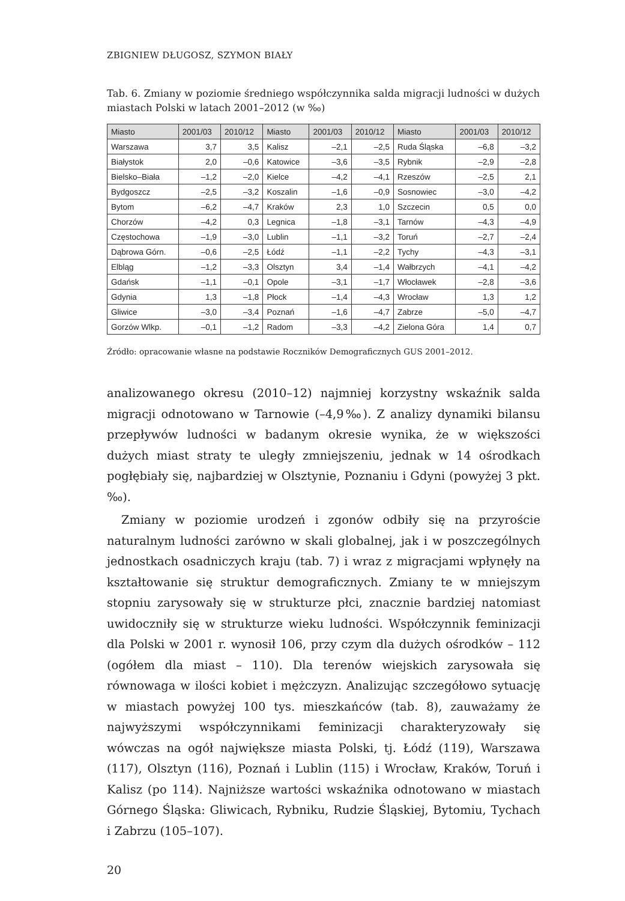ZBIGNIEW DŁUGOSZ, SZYMON BIAŁY
Tab. 6. Zmiany w poziomie średniego współczynnika salda migracji ludności w dużych miastach Polski w latach 2001–2012 (w ‰)
| Miasto | 2001/03 | 2010/12 | Miasto | 2001/03 | 2010/12 | Miasto | 2001/03 | 2010/12 |
| --- | --- | --- | --- | --- | --- | --- | --- | --- |
| Warszawa | 3,7 | 3,5 | Kalisz | –2,1 | –2,5 | Ruda Śląska | –6,8 | –3,2 |
| Białystok | 2,0 | –0,6 | Katowice | –3,6 | –3,5 | Rybnik | –2,9 | –2,8 |
| Bielsko–Biała | –1,2 | –2,0 | Kielce | –4,2 | –4,1 | Rzeszów | –2,5 | 2,1 |
| Bydgoszcz | –2,5 | –3,2 | Koszalin | –1,6 | –0,9 | Sosnowiec | –3,0 | –4,2 |
| Bytom | –6,2 | –4,7 | Kraków | 2,3 | 1,0 | Szczecin | 0,5 | 0,0 |
| Chorzów | –4,2 | 0,3 | Legnica | –1,8 | –3,1 | Tarnów | –4,3 | –4,9 |
| Częstochowa | –1,9 | –3,0 | Lublin | –1,1 | –3,2 | Toruń | –2,7 | –2,4 |
| Dąbrowa Górn. | –0,6 | –2,5 | Łódź | –1,1 | –2,2 | Tychy | –4,3 | –3,1 |
| Elbląg | –1,2 | –3,3 | Olsztyn | 3,4 | –1,4 | Wałbrzych | –4,1 | –4,2 |
| Gdańsk | –1,1 | –0,1 | Opole | –3,1 | –1,7 | Włocławek | –2,8 | –3,6 |
| Gdynia | 1,3 | –1,8 | Płock | –1,4 | –4,3 | Wrocław | 1,3 | 1,2 |
| Gliwice | –3,0 | –3,4 | Poznań | –1,6 | –4,7 | Zabrze | –5,0 | –4,7 |
| Gorzów Wlkp. | –0,1 | –1,2 | Radom | –3,3 | –4,2 | Zielona Góra | 1,4 | 0,7 |
Źródło: opracowanie własne na podstawie Roczników Demograficznych GUS 2001–2012.
analizowanego okresu (2010–12) najmniej korzystny wskaźnik salda migracji odnotowano w Tarnowie (–4,9‰). Z analizy dynamiki bilansu przepływów ludności w badanym okresie wynika, że w większości dużych miast straty te uległy zmniejszeniu, jednak w 14 ośrodkach pogłębiały się, najbardziej w Olsztynie, Poznaniu i Gdyni (powyżej 3 pkt.‰).
Zmiany w poziomie urodzeń i zgonów odbiły się na przyroście naturalnym ludności zarówno w skali globalnej, jak i w poszczególnych jednostkach osadniczych kraju (tab. 7) i wraz z migracjami wpłynęły na kształtowanie się struktur demograficznych. Zmiany te w mniejszym stopniu zarysowały się w strukturze płci, znacznie bardziej natomiast uwidoczniły się w strukturze wieku ludności. Współczynnik feminizacji dla Polski w 2001 r. wynosił 106, przy czym dla dużych ośrodków – 112 (ogółem dla miast – 110). Dla terenów wiejskich zarysowała się równowaga w ilości kobiet i mężczyzn. Analizując szczegółowo sytuację w miastach powyżej 100 tys. mieszkańców (tab. 8), zauważamy że najwyższymi współczynnikami feminizacji charakteryzowały się wówczas na ogół największe miasta Polski, tj. Łódź (119), Warszawa (117), Olsztyn (116), Poznań i Lublin (115) i Wrocław, Kraków, Toruń i Kalisz (po 114). Najniższe wartości wskaźnika odnotowano w miastach Górnego Śląska: Gliwicach, Rybniku, Rudzie Śląskiej, Bytomiu, Tychach i Zabrzu (105–107).
20